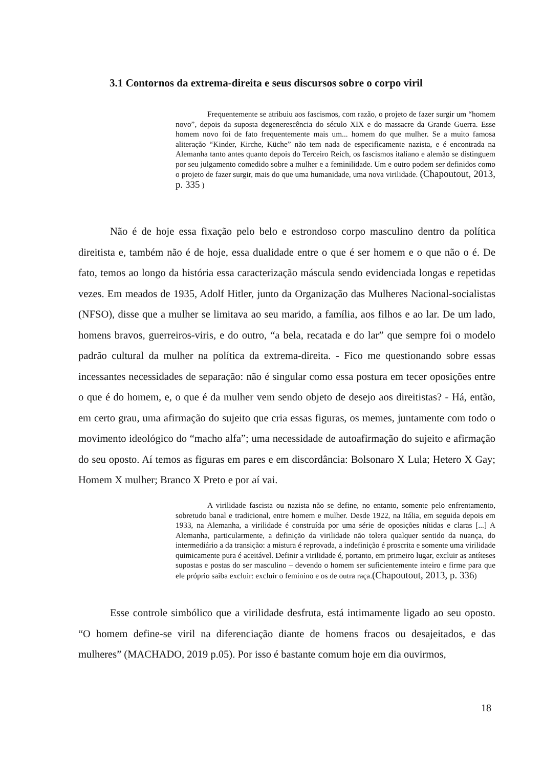3.1 Contornos da extrema-direita e seus discursos sobre o corpo viril
Frequentemente se atribuiu aos fascismos, com razão, o projeto de fazer surgir um “homem novo”, depois da suposta degenerescência do século XIX e do massacre da Grande Guerra. Esse homem novo foi de fato frequentemente mais um... homem do que mulher. Se a muito famosa aliteração “Kinder, Kirche, Küche” não tem nada de especificamente nazista, e é encontrada na Alemanha tanto antes quanto depois do Terceiro Reich, os fascismos italiano e alemão se distinguem por seu julgamento comedido sobre a mulher e a feminilidade. Um e outro podem ser definidos como o projeto de fazer surgir, mais do que uma humanidade, uma nova virilidade. (Chapoutout, 2013, p. 335 )
Não é de hoje essa fixação pelo belo e estrondoso corpo masculino dentro da política direitista e, também não é de hoje, essa dualidade entre o que é ser homem e o que não o é. De fato, temos ao longo da história essa caracterização máscula sendo evidenciada longas e repetidas vezes. Em meados de 1935, Adolf Hitler, junto da Organização das Mulheres Nacional-socialistas (NFSO), disse que a mulher se limitava ao seu marido, a família, aos filhos e ao lar. De um lado, homens bravos, guerreiros-viris, e do outro, “a bela, recatada e do lar” que sempre foi o modelo padrão cultural da mulher na política da extrema-direita. - Fico me questionando sobre essas incessantes necessidades de separação: não é singular como essa postura em tecer oposições entre o que é do homem, e, o que é da mulher vem sendo objeto de desejo aos direitistas? - Há, então, em certo grau, uma afirmação do sujeito que cria essas figuras, os memes, juntamente com todo o movimento ideológico do “macho alfa”; uma necessidade de autoafirmação do sujeito e afirmação do seu oposto. Aí temos as figuras em pares e em discordância: Bolsonaro X Lula; Hetero X Gay; Homem X mulher; Branco X Preto e por aí vai.
A virilidade fascista ou nazista não se define, no entanto, somente pelo enfrentamento, sobretudo banal e tradicional, entre homem e mulher. Desde 1922, na Itália, em seguida depois em 1933, na Alemanha, a virilidade é construída por uma série de oposições nítidas e claras [...] A Alemanha, particularmente, a definição da virilidade não tolera qualquer sentido da nuança, do intermediário a da transição: a mistura é reprovada, a indefinição é proscrita e somente uma virilidade quimicamente pura é aceitável. Definir a virilidade é, portanto, em primeiro lugar, excluir as antíteses supostas e postas do ser masculino – devendo o homem ser suficientemente inteiro e firme para que ele próprio saiba excluir: excluir o feminino e os de outra raça.(Chapoutout, 2013, p. 336)
Esse controle simbólico que a virilidade desfruta, está intimamente ligado ao seu oposto. “O homem define-se viril na diferenciação diante de homens fracos ou desajeitados, e das mulheres” (MACHADO, 2019 p.05). Por isso é bastante comum hoje em dia ouvirmos,
18